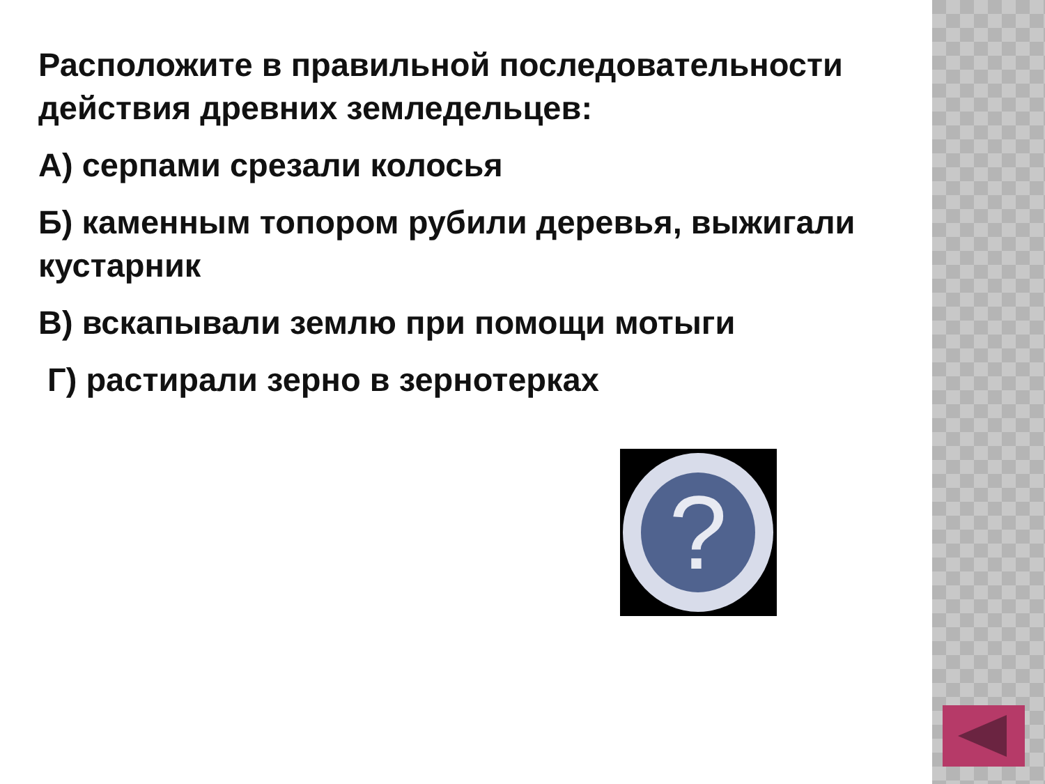Расположите в правильной последовательности действия древних земледельцев:
А) серпами срезали колосья
Б) каменным топором рубили деревья, выжигали кустарник
В) вскапывали землю при помощи мотыги
Г) растирали зерно в зернотерках
?